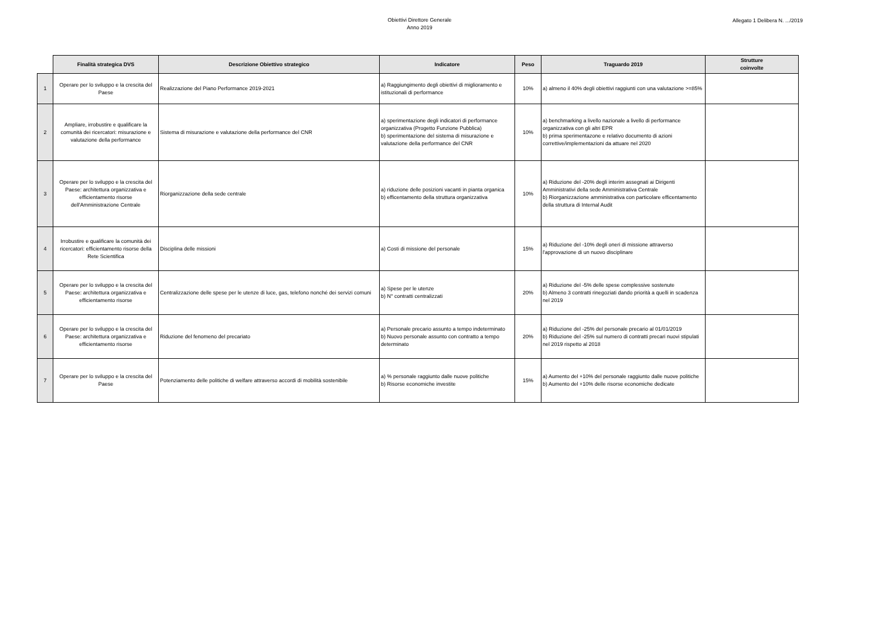Obiettivi Direttore Generale
Anno 2019
Allegato 1 Delibera N. .../2019
| | Finalità strategica DVS | Descrizione Obiettivo strategico | Indicatore | Peso | Traguardo 2019 | Strutture coinvolte |
| --- | --- | --- | --- | --- | --- | --- |
| 1 | Operare per lo sviluppo e la crescita del Paese | Realizzazione del Piano Performance 2019-2021 | a) Raggiungimento degli obiettivi di miglioramento e istituzionali di performance | 10% | a) almeno il 40% degli obiettivi raggiunti con una valutazione >=85% | |
| 2 | Ampliare, irrobustire e qualificare la comunità dei ricercatori: misurazione e valutazione della performance | Sistema di misurazione e valutazione della performance del CNR | a) sperimentazione degli indicatori di performance organizzativa (Progetto Funzione Pubblica) b) sperimentazione del sistema di misurazione e valutazione della performance del CNR | 10% | a) benchmarking a livello nazionale a livello di performance organizzativa con gli altri EPR b) prima sperimentazone e relativo documento di azioni correttive/implementazioni da attuare nel 2020 | |
| 3 | Operare per lo sviluppo e la crescita del Paese: architettura organizzativa e efficientamento risorse dell'Amministrazione Centrale | Riorganizzazione della sede centrale | a) riduzione delle posizioni vacanti in pianta organica b) efficentamento della struttura organizzativa | 10% | a) Riduzione del -20% degli interim assegnati ai Dirigenti Amministrativi della sede Amministrativa Centrale b) Riorganizzazione amministrativa con particolare efficentamento della struttura di Internal Audit | |
| 4 | Irrobustire e qualificare la comunità dei ricercatori: efficientamento risorse della Rete Scientifica | Disciplina delle missioni | a) Costi di missione del personale | 15% | a) Riduzione del -10% degli oneri di missione attraverso l'approvazione di un nuovo disciplinare | |
| 5 | Operare per lo sviluppo e la crescita del Paese: architettura organizzativa e efficientamento risorse | Centralizzazione delle spese per le utenze di luce, gas, telefono nonché dei servizi comuni | a) Spese per le utenze b) N° contratti centralizzati | 20% | a) Riduzione del -5% delle spese complessive sostenute b) Almeno 3 contratti rinegoziati dando priorità a quelli in scadenza nel 2019 | |
| 6 | Operare per lo sviluppo e la crescita del Paese: architettura organizzativa e efficientamento risorse | Riduzione del fenomeno del precariato | a) Personale precario assunto a tempo indeterminato b) Nuovo personale assunto con contratto a tempo determinato | 20% | a) Riduzione del -25% del personale precario al 01/01/2019 b) Riduzione del -25% sul numero di contratti precari nuovi stipulati nel 2019 rispetto al 2018 | |
| 7 | Operare per lo sviluppo e la crescita del Paese | Potenziamento delle politiche di welfare attraverso accordi di mobilità sostenibile | a) % personale raggiunto dalle nuove politiche b) Risorse economiche investite | 15% | a) Aumento del +10% del personale raggiunto dalle nuove politiche b) Aumento del +10% delle risorse economiche dedicate | |